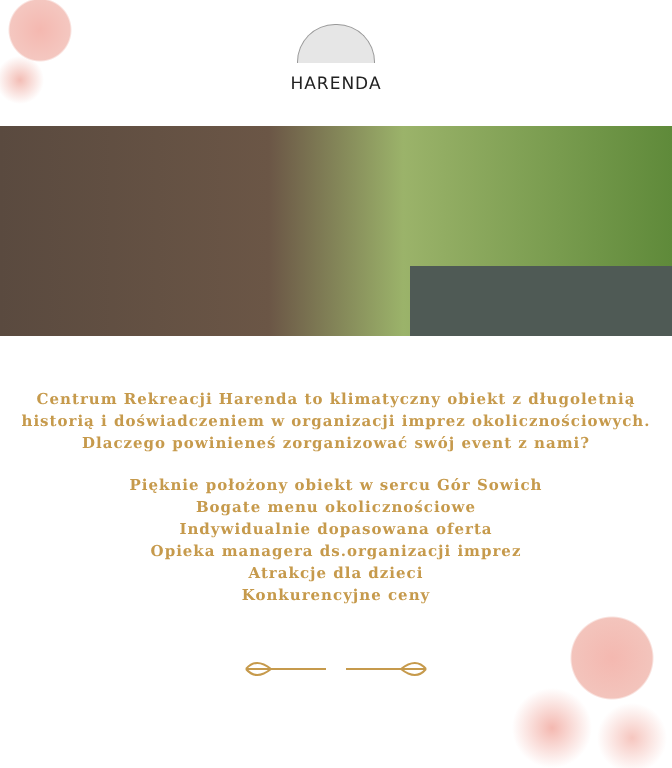HARENDA
Centrum Rekreacji Harenda to klimatyczny obiekt z długoletnią
historią i doświadczeniem w organizacji imprez okolicznościowych.
Dlaczego powinieneś zorganizować swój event z nami?
Pięknie położony obiekt w sercu Gór Sowich
Bogate menu okolicznościowe
Indywidualnie dopasowana oferta
Opieka managera ds.organizacji imprez
Atrakcje dla dzieci
Konkurencyjne ceny